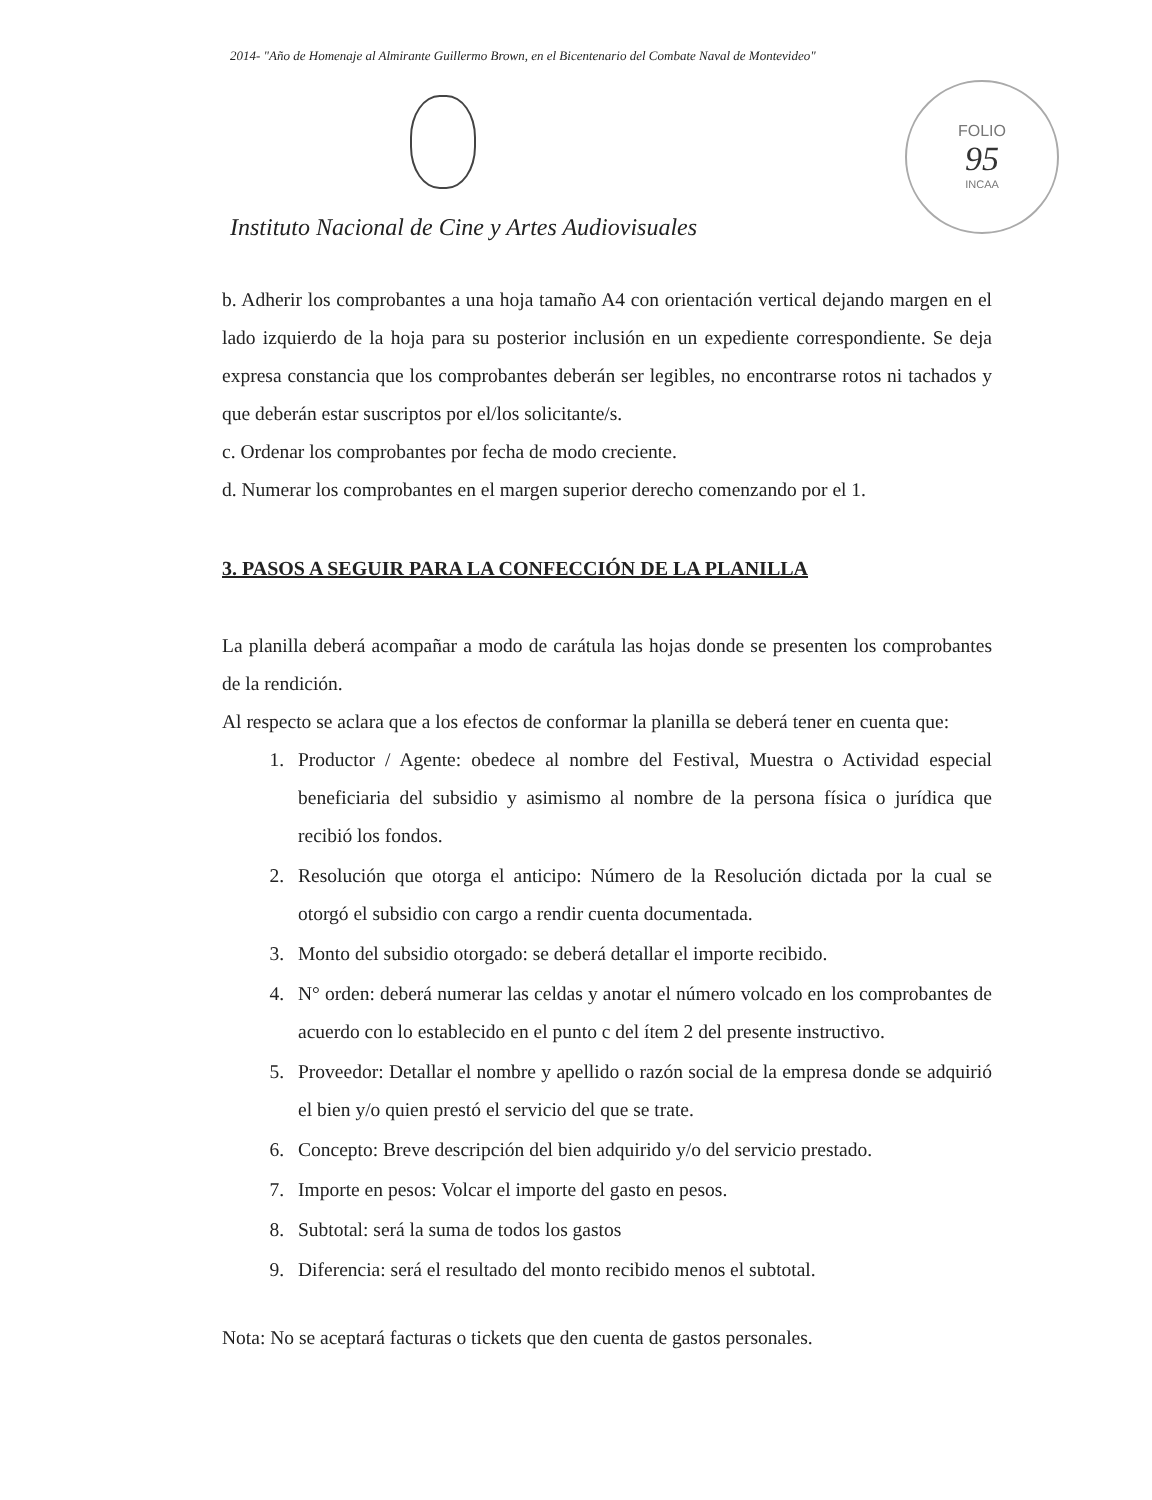2014- "Año de Homenaje al Almirante Guillermo Brown, en el Bicentenario del Combate Naval de Montevideo"
FOLIO
95
INCAA
Instituto Nacional de Cine y Artes Audiovisuales
b. Adherir los comprobantes a una hoja tamaño A4 con orientación vertical dejando margen en el lado izquierdo de la hoja para su posterior inclusión en un expediente correspondiente. Se deja expresa constancia que los comprobantes deberán ser legibles, no encontrarse rotos ni tachados y que deberán estar suscriptos por el/los solicitante/s.
c. Ordenar los comprobantes por fecha de modo creciente.
d. Numerar los comprobantes en el margen superior derecho comenzando por el 1.
3. PASOS A SEGUIR PARA LA CONFECCIÓN DE LA PLANILLA
La planilla deberá acompañar a modo de carátula las hojas donde se presenten los comprobantes de la rendición.
Al respecto se aclara que a los efectos de conformar la planilla se deberá tener en cuenta que:
1. Productor / Agente: obedece al nombre del Festival, Muestra o Actividad especial beneficiaria del subsidio y asimismo al nombre de la persona física o jurídica que recibió los fondos.
2. Resolución que otorga el anticipo: Número de la Resolución dictada por la cual se otorgó el subsidio con cargo a rendir cuenta documentada.
3. Monto del subsidio otorgado: se deberá detallar el importe recibido.
4. N° orden: deberá numerar las celdas y anotar el número volcado en los comprobantes de acuerdo con lo establecido en el punto c del ítem 2 del presente instructivo.
5. Proveedor: Detallar el nombre y apellido o razón social de la empresa donde se adquirió el bien y/o quien prestó el servicio del que se trate.
6. Concepto: Breve descripción del bien adquirido y/o del servicio prestado.
7. Importe en pesos: Volcar el importe del gasto en pesos.
8. Subtotal: será la suma de todos los gastos
9. Diferencia: será el resultado del monto recibido menos el subtotal.
Nota: No se aceptará facturas o tickets que den cuenta de gastos personales.